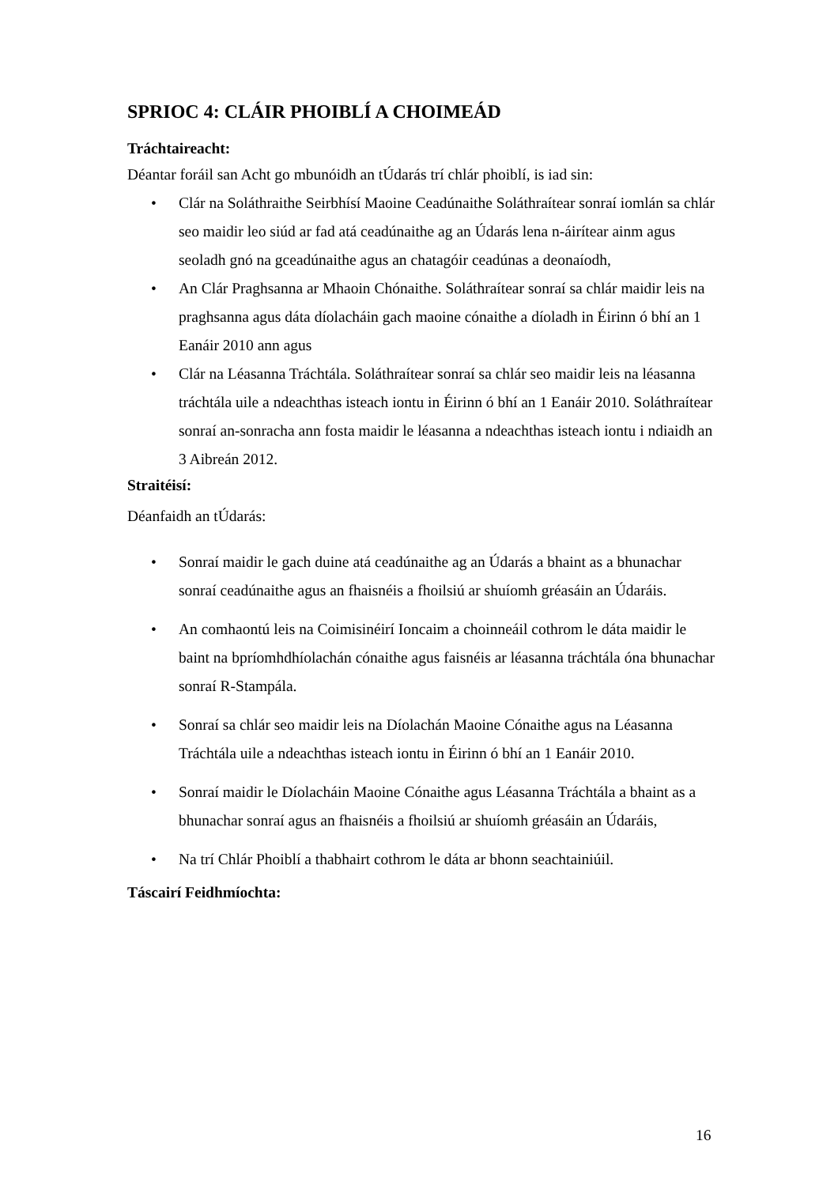SPRIOC 4: CLÁIR PHOIBLÍ A CHOIMEÁD
Tráchtaireacht:
Déantar foráil san Acht go mbunóidh an tÚdarás trí chlár phoiblí, is iad sin:
• Clár na Soláthraithe Seirbhísí Maoine Ceadúnaithe Soláthraítear sonraí iomlán sa chlár seo maidir leo siúd ar fad atá ceadúnaithe ag an Údarás lena n-áirítear ainm agus seoladh gnó na gceadúnaithe agus an chatagóir ceadúnas a deonaíodh,
• An Clár Praghsanna ar Mhaoin Chónaithe. Soláthraítear sonraí sa chlár maidir leis na praghsanna agus dáta díolacháin gach maoine cónaithe a díoladh in Éirinn ó bhí an 1 Eanáir 2010 ann agus
• Clár na Léasanna Tráchtála. Soláthraítear sonraí sa chlár seo maidir leis na léasanna tráchtála uile a ndeachthas isteach iontu in Éirinn ó bhí an 1 Eanáir 2010. Soláthraítear sonraí an-sonracha ann fosta maidir le léasanna a ndeachthas isteach iontu i ndiaidh an 3 Aibreán 2012.
Straitéisí:
Déanfaidh an tÚdarás:
• Sonraí maidir le gach duine atá ceadúnaithe ag an Údarás a bhaint as a bhunachar sonraí ceadúnaithe agus an fhaisnéis a fhoilsiú ar shuíomh gréasáin an Údaráis.
• An comhaontú leis na Coimisinéirí Ioncaim a choinneáil cothrom le dáta maidir le baint na bpríomhdhíolachán cónaithe agus faisnéis ar léasanna tráchtála óna bhunachar sonraí R-Stampála.
• Sonraí sa chlár seo maidir leis na Díolachán Maoine Cónaithe agus na Léasanna Tráchtála uile a ndeachthas isteach iontu in Éirinn ó bhí an 1 Eanáir 2010.
• Sonraí maidir le Díolacháin Maoine Cónaithe agus Léasanna Tráchtála a bhaint as a bhunachar sonraí agus an fhaisnéis a fhoilsiú ar shuíomh gréasáin an Údaráis,
• Na trí Chlár Phoiblí a thabhairt cothrom le dáta ar bhonn seachtainiúil.
Táscairí Feidhmíochta:
16